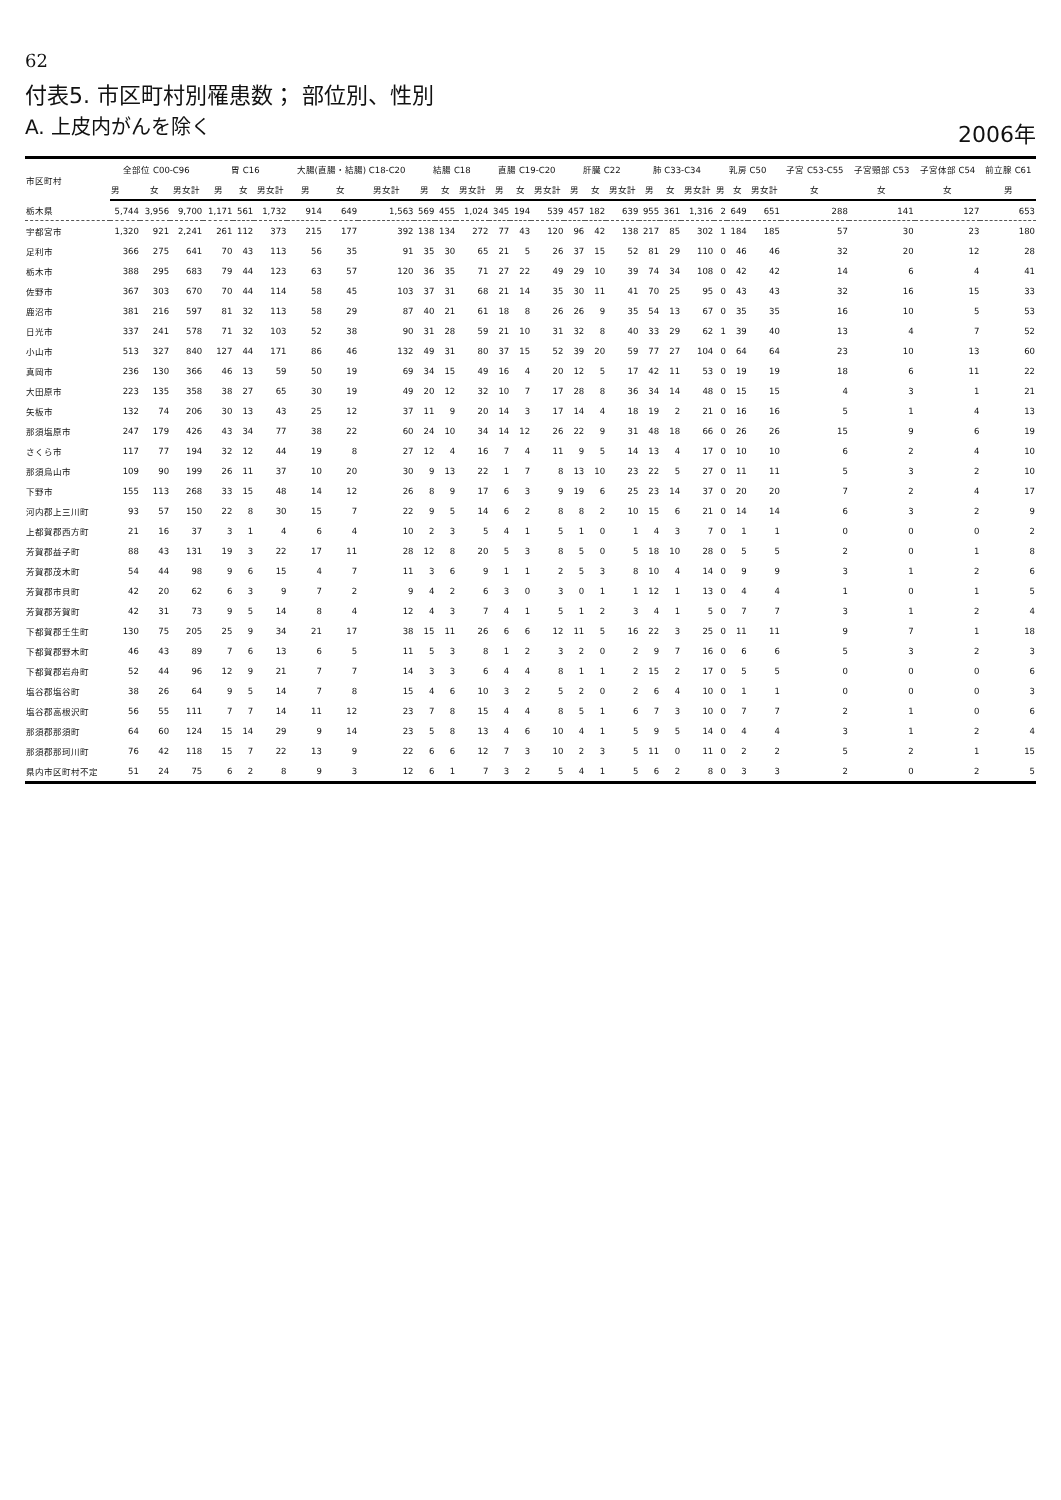62
付表5. 市区町村別罹患数； 部位別、性別
A. 上皮内がんを除く
2006年
| 市区町村 | 全部位 C00-C96 | | | 胃 C16 | | | 大腸(直腸・結腸) C18-C20 | | | 結腸 C18 | | | 直腸 C19-C20 | | | 肝臓 C22 | | | 肺 C33-C34 | | | 乳房 C50 | | | 子宮 C53-C55 | 子宮頸部 C53 | 子宮体部 C54 | 前立腺 C61 |
| --- | --- | --- | --- | --- | --- | --- | --- | --- | --- | --- | --- | --- | --- | --- | --- | --- | --- | --- | --- | --- | --- | --- | --- | --- | --- | --- | --- | --- |
| | 男 | 女 | 男女計 | 男 | 女 | 男女計 | 男 | 女 | 男女計 | 男 | 女 | 男女計 | 男 | 女 | 男女計 | 男 | 女 | 男女計 | 男 | 女 | 男女計 | 男 | 女 | 男女計 | 女 | 女 | 女 | 男 |
| 栃木県 | 5,744 | 3,956 | 9,700 | 1,171 | 561 | 1,732 | 914 | 649 | 1,563 | 569 | 455 | 1,024 | 345 | 194 | 539 | 457 | 182 | 639 | 955 | 361 | 1,316 | 2 | 649 | 651 | 288 | 141 | 127 | 653 |
| 宇都宮市 | 1,320 | 921 | 2,241 | 261 | 112 | 373 | 215 | 177 | 392 | 138 | 134 | 272 | 77 | 43 | 120 | 96 | 42 | 138 | 217 | 85 | 302 | 1 | 184 | 185 | 57 | 30 | 23 | 180 |
| 足利市 | 366 | 275 | 641 | 70 | 43 | 113 | 56 | 35 | 91 | 35 | 30 | 65 | 21 | 5 | 26 | 37 | 15 | 52 | 81 | 29 | 110 | 0 | 46 | 46 | 32 | 20 | 12 | 28 |
| 栃木市 | 388 | 295 | 683 | 79 | 44 | 123 | 63 | 57 | 120 | 36 | 35 | 71 | 27 | 22 | 49 | 29 | 10 | 39 | 74 | 34 | 108 | 0 | 42 | 42 | 14 | 6 | 4 | 41 |
| 佐野市 | 367 | 303 | 670 | 70 | 44 | 114 | 58 | 45 | 103 | 37 | 31 | 68 | 21 | 14 | 35 | 30 | 11 | 41 | 70 | 25 | 95 | 0 | 43 | 43 | 32 | 16 | 15 | 33 |
| 鹿沼市 | 381 | 216 | 597 | 81 | 32 | 113 | 58 | 29 | 87 | 40 | 21 | 61 | 18 | 8 | 26 | 26 | 9 | 35 | 54 | 13 | 67 | 0 | 35 | 35 | 16 | 10 | 5 | 53 |
| 日光市 | 337 | 241 | 578 | 71 | 32 | 103 | 52 | 38 | 90 | 31 | 28 | 59 | 21 | 10 | 31 | 32 | 8 | 40 | 33 | 29 | 62 | 1 | 39 | 40 | 13 | 4 | 7 | 52 |
| 小山市 | 513 | 327 | 840 | 127 | 44 | 171 | 86 | 46 | 132 | 49 | 31 | 80 | 37 | 15 | 52 | 39 | 20 | 59 | 77 | 27 | 104 | 0 | 64 | 64 | 23 | 10 | 13 | 60 |
| 真岡市 | 236 | 130 | 366 | 46 | 13 | 59 | 50 | 19 | 69 | 34 | 15 | 49 | 16 | 4 | 20 | 12 | 5 | 17 | 42 | 11 | 53 | 0 | 19 | 19 | 18 | 6 | 11 | 22 |
| 大田原市 | 223 | 135 | 358 | 38 | 27 | 65 | 30 | 19 | 49 | 20 | 12 | 32 | 10 | 7 | 17 | 28 | 8 | 36 | 34 | 14 | 48 | 0 | 15 | 15 | 4 | 3 | 1 | 21 |
| 矢板市 | 132 | 74 | 206 | 30 | 13 | 43 | 25 | 12 | 37 | 11 | 9 | 20 | 14 | 3 | 17 | 14 | 4 | 18 | 19 | 2 | 21 | 0 | 16 | 16 | 5 | 1 | 4 | 13 |
| 那須塩原市 | 247 | 179 | 426 | 43 | 34 | 77 | 38 | 22 | 60 | 24 | 10 | 34 | 14 | 12 | 26 | 22 | 9 | 31 | 48 | 18 | 66 | 0 | 26 | 26 | 15 | 9 | 6 | 19 |
| さくら市 | 117 | 77 | 194 | 32 | 12 | 44 | 19 | 8 | 27 | 12 | 4 | 16 | 7 | 4 | 11 | 9 | 5 | 14 | 13 | 4 | 17 | 0 | 10 | 10 | 6 | 2 | 4 | 10 |
| 那須烏山市 | 109 | 90 | 199 | 26 | 11 | 37 | 10 | 20 | 30 | 9 | 13 | 22 | 1 | 7 | 8 | 13 | 10 | 23 | 22 | 5 | 27 | 0 | 11 | 11 | 5 | 3 | 2 | 10 |
| 下野市 | 155 | 113 | 268 | 33 | 15 | 48 | 14 | 12 | 26 | 8 | 9 | 17 | 6 | 3 | 9 | 19 | 6 | 25 | 23 | 14 | 37 | 0 | 20 | 20 | 7 | 2 | 4 | 17 |
| 河内郡上三川町 | 93 | 57 | 150 | 22 | 8 | 30 | 15 | 7 | 22 | 9 | 5 | 14 | 6 | 2 | 8 | 8 | 2 | 10 | 15 | 6 | 21 | 0 | 14 | 14 | 6 | 3 | 2 | 9 |
| 上都賀郡西方町 | 21 | 16 | 37 | 3 | 1 | 4 | 6 | 4 | 10 | 2 | 3 | 5 | 4 | 1 | 5 | 1 | 0 | 1 | 4 | 3 | 7 | 0 | 1 | 1 | 0 | 0 | 0 | 2 |
| 芳賀郡益子町 | 88 | 43 | 131 | 19 | 3 | 22 | 17 | 11 | 28 | 12 | 8 | 20 | 5 | 3 | 8 | 5 | 0 | 5 | 18 | 10 | 28 | 0 | 5 | 5 | 2 | 0 | 1 | 8 |
| 芳賀郡茂木町 | 54 | 44 | 98 | 9 | 6 | 15 | 4 | 7 | 11 | 3 | 6 | 9 | 1 | 1 | 2 | 5 | 3 | 8 | 10 | 4 | 14 | 0 | 9 | 9 | 3 | 1 | 2 | 6 |
| 芳賀郡市貝町 | 42 | 20 | 62 | 6 | 3 | 9 | 7 | 2 | 9 | 4 | 2 | 6 | 3 | 0 | 3 | 0 | 1 | 1 | 12 | 1 | 13 | 0 | 4 | 4 | 1 | 0 | 1 | 5 |
| 芳賀郡芳賀町 | 42 | 31 | 73 | 9 | 5 | 14 | 8 | 4 | 12 | 4 | 3 | 7 | 4 | 1 | 5 | 1 | 2 | 3 | 4 | 1 | 5 | 0 | 7 | 7 | 3 | 1 | 2 | 4 |
| 下都賀郡壬生町 | 130 | 75 | 205 | 25 | 9 | 34 | 21 | 17 | 38 | 15 | 11 | 26 | 6 | 6 | 12 | 11 | 5 | 16 | 22 | 3 | 25 | 0 | 11 | 11 | 9 | 7 | 1 | 18 |
| 下都賀郡野木町 | 46 | 43 | 89 | 7 | 6 | 13 | 6 | 5 | 11 | 5 | 3 | 8 | 1 | 2 | 3 | 2 | 0 | 2 | 9 | 7 | 16 | 0 | 6 | 6 | 5 | 3 | 2 | 3 |
| 下都賀郡岩舟町 | 52 | 44 | 96 | 12 | 9 | 21 | 7 | 7 | 14 | 3 | 3 | 6 | 4 | 4 | 8 | 1 | 1 | 2 | 15 | 2 | 17 | 0 | 5 | 5 | 0 | 0 | 0 | 6 |
| 塩谷郡塩谷町 | 38 | 26 | 64 | 9 | 5 | 14 | 7 | 8 | 15 | 4 | 6 | 10 | 3 | 2 | 5 | 2 | 0 | 2 | 6 | 4 | 10 | 0 | 1 | 1 | 0 | 0 | 0 | 3 |
| 塩谷郡高根沢町 | 56 | 55 | 111 | 7 | 7 | 14 | 11 | 12 | 23 | 7 | 8 | 15 | 4 | 4 | 8 | 5 | 1 | 6 | 7 | 3 | 10 | 0 | 7 | 7 | 2 | 1 | 0 | 6 |
| 那須郡那須町 | 64 | 60 | 124 | 15 | 14 | 29 | 9 | 14 | 23 | 5 | 8 | 13 | 4 | 6 | 10 | 4 | 1 | 5 | 9 | 5 | 14 | 0 | 4 | 4 | 3 | 1 | 2 | 4 |
| 那須郡那珂川町 | 76 | 42 | 118 | 15 | 7 | 22 | 13 | 9 | 22 | 6 | 6 | 12 | 7 | 3 | 10 | 2 | 3 | 5 | 11 | 0 | 11 | 0 | 2 | 2 | 5 | 2 | 1 | 15 |
| 県内市区町村不定 | 51 | 24 | 75 | 6 | 2 | 8 | 9 | 3 | 12 | 6 | 1 | 7 | 3 | 2 | 5 | 4 | 1 | 5 | 6 | 2 | 8 | 0 | 3 | 3 | 2 | 0 | 2 | 5 |